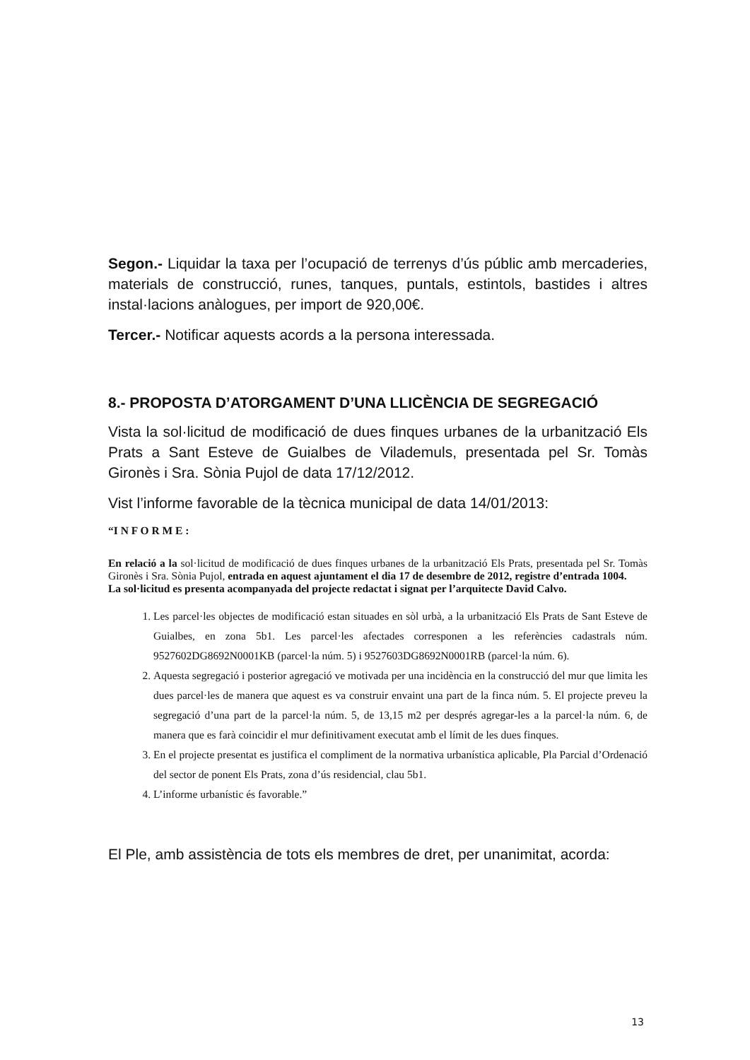Segon.- Liquidar la taxa per l’ocupació de terrenys d’ús públic amb mercaderies, materials de construcció, runes, tanques, puntals, estintols, bastides i altres instal·lacions anàlogues, per import de 920,00€.
Tercer.- Notificar aquests acords a la persona interessada.
8.- PROPOSTA D’ATORGAMENT D’UNA LLICÈNCIA DE SEGREGACIÓ
Vista la sol·licitud de modificació de dues finques urbanes de la urbanització Els Prats a Sant Esteve de Guialbes de Vilademuls, presentada pel Sr. Tomàs Gironès i Sra. Sònia Pujol de data 17/12/2012.
Vist l’informe favorable de la tècnica municipal de data 14/01/2013:
“I N F O R M E :
En relació a la sol·licitud de modificació de dues finques urbanes de la urbanització Els Prats, presentada pel Sr. Tomàs Gironès i Sra. Sònia Pujol, entrada en aquest ajuntament el dia 17 de desembre de 2012, registre d’entrada 1004.
La sol·licitud es presenta acompanyada del projecte redactat i signat per l’arquitecte David Calvo.
1. Les parcel·les objectes de modificació estan situades en sòl urbà, a la urbanització Els Prats de Sant Esteve de Guialbes, en zona 5b1. Les parcel·les afectades corresponen a les referències cadastrals núm. 9527602DG8692N0001KB (parcel·la núm. 5) i 9527603DG8692N0001RB (parcel·la núm. 6).
2. Aquesta segregació i posterior agregació ve motivada per una incidència en la construcció del mur que limita les dues parcel·les de manera que aquest es va construir envaint una part de la finca núm. 5. El projecte preveu la segregació d’una part de la parcel·la núm. 5, de 13,15 m2 per després agregar-les a la parcel·la núm. 6, de manera que es farà coincidir el mur definitivament executat amb el límit de les dues finques.
3. En el projecte presentat es justifica el compliment de la normativa urbanística aplicable, Pla Parcial d’Ordenació del sector de ponent Els Prats, zona d’ús residencial, clau 5b1.
4. L’informe urbanístic és favorable.”
El Ple, amb assistència de tots els membres de dret, per unanimitat, acorda:
13